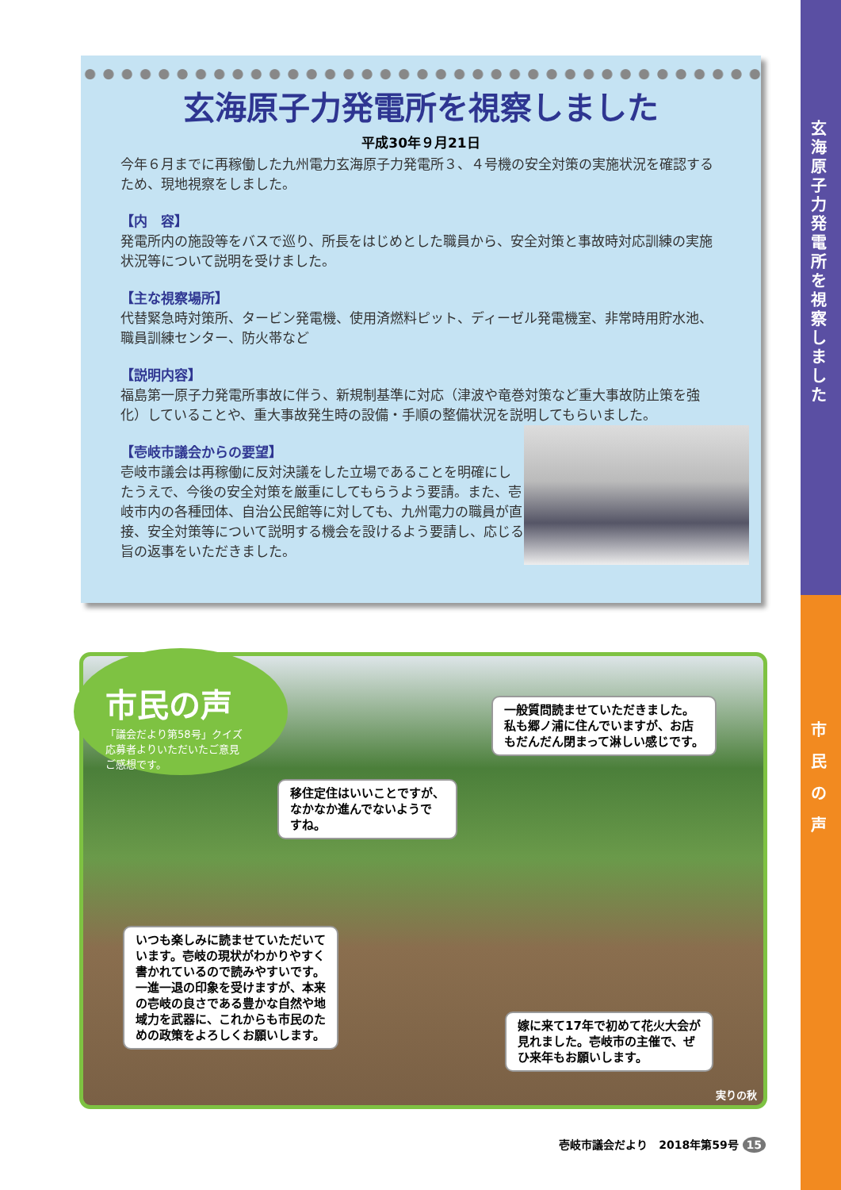玄海原子力発電所を視察しました
平成30年９月21日
今年６月までに再稼働した九州電力玄海原子力発電所３、４号機の安全対策の実施状況を確認するため、現地視察をしました。
【内　容】
発電所内の施設等をバスで巡り、所長をはじめとした職員から、安全対策と事故時対応訓練の実施状況等について説明を受けました。
【主な視察場所】
代替緊急時対策所、タービン発電機、使用済燃料ピット、ディーゼル発電機室、非常時用貯水池、職員訓練センター、防火帯など
【説明内容】
福島第一原子力発電所事故に伴う、新規制基準に対応（津波や竜巻対策など重大事故防止策を強化）していることや、重大事故発生時の設備・手順の整備状況を説明してもらいました。
【壱岐市議会からの要望】
壱岐市議会は再稼働に反対決議をした立場であることを明確にしたうえで、今後の安全対策を厳重にしてもらうよう要請。また、壱岐市内の各種団体、自治公民館等に対しても、九州電力の職員が直接、安全対策等について説明する機会を設けるよう要請し、応じる旨の返事をいただきました。
市民の声
「議会だより第58号」クイズ
応募者よりいただいたご意見
ご感想です。
一般質問読ませていただきました。
私も郷ノ浦に住んでいますが、お店
もだんだん閉まって淋しい感じです。
移住定住はいいことですが、
なかなか進んでないようで
すね。
いつも楽しみに読ませていただいて
います。壱岐の現状がわかりやすく
書かれているので読みやすいです。
一進一退の印象を受けますが、本来
の壱岐の良さである豊かな自然や地
域力を武器に、これからも市民のた
めの政策をよろしくお願いします。
嫁に来て17年で初めて花火大会が
見れました。壱岐市の主催で、ぜ
ひ来年もお願いします。
実りの秋
壱岐市議会だより　2018年第59号 15
玄海原子力発電所を視察しました
市民の声